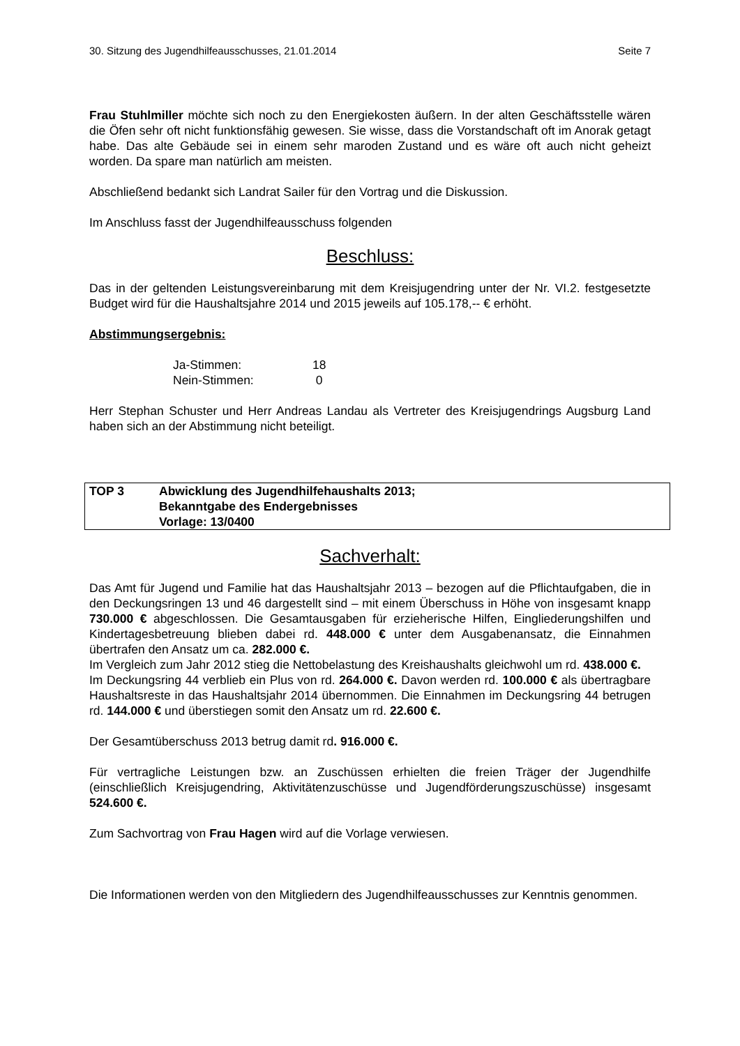30. Sitzung des Jugendhilfeausschusses, 21.01.2014 Seite 7
Frau Stuhlmiller möchte sich noch zu den Energiekosten äußern. In der alten Geschäftsstelle wären die Öfen sehr oft nicht funktionsfähig gewesen. Sie wisse, dass die Vorstandschaft oft im Anorak getagt habe. Das alte Gebäude sei in einem sehr maroden Zustand und es wäre oft auch nicht geheizt worden. Da spare man natürlich am meisten.
Abschließend bedankt sich Landrat Sailer für den Vortrag und die Diskussion.
Im Anschluss fasst der Jugendhilfeausschuss folgenden
Beschluss:
Das in der geltenden Leistungsvereinbarung mit dem Kreisjugendring unter der Nr. VI.2. festgesetzte Budget wird für die Haushaltsjahre 2014 und 2015 jeweils auf 105.178,-- € erhöht.
Abstimmungsergebnis:
| Ja-Stimmen: | 18 |
| Nein-Stimmen: | 0 |
Herr Stephan Schuster und Herr Andreas Landau als Vertreter des Kreisjugendrings Augsburg Land haben sich an der Abstimmung nicht beteiligt.
TOP 3 Abwicklung des Jugendhilfehaushalts 2013;
Bekanntgabe des Endergebnisses
Vorlage: 13/0400
Sachverhalt:
Das Amt für Jugend und Familie hat das Haushaltsjahr 2013 – bezogen auf die Pflichtaufgaben, die in den Deckungsringen 13 und 46 dargestellt sind – mit einem Überschuss in Höhe von insgesamt knapp 730.000 € abgeschlossen. Die Gesamtausgaben für erzieherische Hilfen, Eingliederungshilfen und Kindertagesbetreuung blieben dabei rd. 448.000 € unter dem Ausgabenansatz, die Einnahmen übertrafen den Ansatz um ca. 282.000 €.
Im Vergleich zum Jahr 2012 stieg die Nettobelastung des Kreishaushalts gleichwohl um rd. 438.000 €.
Im Deckungsring 44 verblieb ein Plus von rd. 264.000 €. Davon werden rd. 100.000 € als übertragbare Haushaltsreste in das Haushaltsjahr 2014 übernommen. Die Einnahmen im Deckungsring 44 betrugen rd. 144.000 € und überstiegen somit den Ansatz um rd. 22.600 €.
Der Gesamtüberschuss 2013 betrug damit rd. 916.000 €.
Für vertragliche Leistungen bzw. an Zuschüssen erhielten die freien Träger der Jugendhilfe (einschließlich Kreisjugendring, Aktivitätenzuschüsse und Jugendförderungszuschüsse) insgesamt 524.600 €.
Zum Sachvortrag von Frau Hagen wird auf die Vorlage verwiesen.
Die Informationen werden von den Mitgliedern des Jugendhilfeausschusses zur Kenntnis genommen.